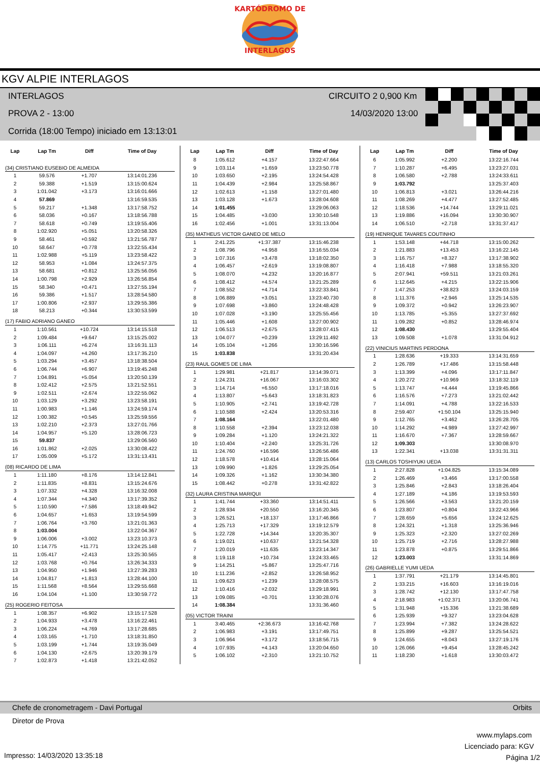KARTÓDROMO DE
INTERLAGOS
KGV ALPIE INTERLAGOS
INTERLAGOS CIRCUITO 2 0,900 Km
PROVA 2 - 13:00 14/03/2020 13:00
Corrida (18:00 Tempo) iniciado em 13:13:01
| Lap | Lap Tm | Diff | Time of Day |
| --- | --- | --- | --- |
| (34) CRISTIANO EUSEBIO DE ALMEIDA | | | |
| 1 | 59.576 | +1.707 | 13:14:01.236 |
| 2 | 59.388 | +1.519 | 13:15:00.624 |
| 3 | 1:01.042 | +3.173 | 13:16:01.666 |
| 4 | 57.869 | | 13:16:59.535 |
| 5 | 59.217 | +1.348 | 13:17:58.752 |
| 6 | 58.036 | +0.167 | 13:18:56.788 |
| 7 | 58.618 | +0.749 | 13:19:55.406 |
| 8 | 1:02.920 | +5.051 | 13:20:58.326 |
| 9 | 58.461 | +0.592 | 13:21:56.787 |
| 10 | 58.647 | +0.778 | 13:22:55.434 |
| 11 | 1:02.988 | +5.119 | 13:23:58.422 |
| 12 | 58.953 | +1.084 | 13:24:57.375 |
| 13 | 58.681 | +0.812 | 13:25:56.056 |
| 14 | 1:00.798 | +2.929 | 13:26:56.854 |
| 15 | 58.340 | +0.471 | 13:27:55.194 |
| 16 | 59.386 | +1.517 | 13:28:54.580 |
| 17 | 1:00.806 | +2.937 | 13:29:55.386 |
| 18 | 58.213 | +0.344 | 13:30:53.599 |
| (17) FABIO ADRIANO GANEO | | | |
| 1 | 1:10.561 | +10.724 | 13:14:15.518 |
| 2 | 1:09.484 | +9.647 | 13:15:25.002 |
| 3 | 1:06.111 | +6.274 | 13:16:31.113 |
| 4 | 1:04.097 | +4.260 | 13:17:35.210 |
| 5 | 1:03.294 | +3.457 | 13:18:38.504 |
| 6 | 1:06.744 | +6.907 | 13:19:45.248 |
| 7 | 1:04.891 | +5.054 | 13:20:50.139 |
| 8 | 1:02.412 | +2.575 | 13:21:52.551 |
| 9 | 1:02.511 | +2.674 | 13:22:55.062 |
| 10 | 1:03.129 | +3.292 | 13:23:58.191 |
| 11 | 1:00.983 | +1.146 | 13:24:59.174 |
| 12 | 1:00.382 | +0.545 | 13:25:59.556 |
| 13 | 1:02.210 | +2.373 | 13:27:01.766 |
| 14 | 1:04.957 | +5.120 | 13:28:06.723 |
| 15 | 59.837 | | 13:29:06.560 |
| 16 | 1:01.862 | +2.025 | 13:30:08.422 |
| 17 | 1:05.009 | +5.172 | 13:31:13.431 |
| (08) RICARDO DE LIMA | | | |
| 1 | 1:11.180 | +8.176 | 13:14:12.841 |
| 2 | 1:11.835 | +8.831 | 13:15:24.676 |
| 3 | 1:07.332 | +4.328 | 13:16:32.008 |
| 4 | 1:07.344 | +4.340 | 13:17:39.352 |
| 5 | 1:10.590 | +7.586 | 13:18:49.942 |
| 6 | 1:04.657 | +1.653 | 13:19:54.599 |
| 7 | 1:06.764 | +3.760 | 13:21:01.363 |
| 8 | 1:03.004 | | 13:22:04.367 |
| 9 | 1:06.006 | +3.002 | 13:23:10.373 |
| 10 | 1:14.775 | +11.771 | 13:24:25.148 |
| 11 | 1:05.417 | +2.413 | 13:25:30.565 |
| 12 | 1:03.768 | +0.764 | 13:26:34.333 |
| 13 | 1:04.950 | +1.946 | 13:27:39.283 |
| 14 | 1:04.817 | +1.813 | 13:28:44.100 |
| 15 | 1:11.568 | +8.564 | 13:29:55.668 |
| 16 | 1:04.104 | +1.100 | 13:30:59.772 |
| (25) ROGERIO FEITOSA | | | |
| 1 | 1:08.357 | +6.902 | 13:15:17.528 |
| 2 | 1:04.933 | +3.478 | 13:16:22.461 |
| 3 | 1:06.224 | +4.769 | 13:17:28.685 |
| 4 | 1:03.165 | +1.710 | 13:18:31.850 |
| 5 | 1:03.199 | +1.744 | 13:19:35.049 |
| 6 | 1:04.130 | +2.675 | 13:20:39.179 |
| 7 | 1:02.873 | +1.418 | 13:21:42.052 |
| Lap | Lap Tm | Diff | Time of Day |
| --- | --- | --- | --- |
| 8 | 1:05.612 | +4.157 | 13:22:47.664 |
| 9 | 1:03.114 | +1.659 | 13:23:50.778 |
| 10 | 1:03.650 | +2.195 | 13:24:54.428 |
| 11 | 1:04.439 | +2.984 | 13:25:58.867 |
| 12 | 1:02.613 | +1.158 | 13:27:01.480 |
| 13 | 1:03.128 | +1.673 | 13:28:04.608 |
| 14 | 1:01.455 | | 13:29:06.063 |
| 15 | 1:04.485 | +3.030 | 13:30:10.548 |
| 16 | 1:02.456 | +1.001 | 13:31:13.004 |
| (35) MATHEUS VICTOR GANEO DE MELO | | | |
| 1 | 2:41.225 | +1:37.387 | 13:15:46.238 |
| 2 | 1:08.796 | +4.958 | 13:16:55.034 |
| 3 | 1:07.316 | +3.478 | 13:18:02.350 |
| 4 | 1:06.457 | +2.619 | 13:19:08.807 |
| 5 | 1:08.070 | +4.232 | 13:20:16.877 |
| 6 | 1:08.412 | +4.574 | 13:21:25.289 |
| 7 | 1:08.552 | +4.714 | 13:22:33.841 |
| 8 | 1:06.889 | +3.051 | 13:23:40.730 |
| 9 | 1:07.698 | +3.860 | 13:24:48.428 |
| 10 | 1:07.028 | +3.190 | 13:25:55.456 |
| 11 | 1:05.446 | +1.608 | 13:27:00.902 |
| 12 | 1:06.513 | +2.675 | 13:28:07.415 |
| 13 | 1:04.077 | +0.239 | 13:29:11.492 |
| 14 | 1:05.104 | +1.266 | 13:30:16.596 |
| 15 | 1:03.838 | | 13:31:20.434 |
| (23) RAUL GOMES DE LIMA | | | |
| 1 | 1:29.981 | +21.817 | 13:14:39.071 |
| 2 | 1:24.231 | +16.067 | 13:16:03.302 |
| 3 | 1:14.714 | +6.550 | 13:17:18.016 |
| 4 | 1:13.807 | +5.643 | 13:18:31.823 |
| 5 | 1:10.905 | +2.741 | 13:19:42.728 |
| 6 | 1:10.588 | +2.424 | 13:20:53.316 |
| 7 | 1:08.164 | | 13:22:01.480 |
| 8 | 1:10.558 | +2.394 | 13:23:12.038 |
| 9 | 1:09.284 | +1.120 | 13:24:21.322 |
| 10 | 1:10.404 | +2.240 | 13:25:31.726 |
| 11 | 1:24.760 | +16.596 | 13:26:56.486 |
| 12 | 1:18.578 | +10.414 | 13:28:15.064 |
| 13 | 1:09.990 | +1.826 | 13:29:25.054 |
| 14 | 1:09.326 | +1.162 | 13:30:34.380 |
| 15 | 1:08.442 | +0.278 | 13:31:42.822 |
| (32) LAURA CRISTINA MARIQUI | | | |
| 1 | 1:41.744 | +33.360 | 13:14:51.411 |
| 2 | 1:28.934 | +20.550 | 13:16:20.345 |
| 3 | 1:26.521 | +18.137 | 13:17:46.866 |
| 4 | 1:25.713 | +17.329 | 13:19:12.579 |
| 5 | 1:22.728 | +14.344 | 13:20:35.307 |
| 6 | 1:19.021 | +10.637 | 13:21:54.328 |
| 7 | 1:20.019 | +11.635 | 13:23:14.347 |
| 8 | 1:19.118 | +10.734 | 13:24:33.465 |
| 9 | 1:14.251 | +5.867 | 13:25:47.716 |
| 10 | 1:11.236 | +2.852 | 13:26:58.952 |
| 11 | 1:09.623 | +1.239 | 13:28:08.575 |
| 12 | 1:10.416 | +2.032 | 13:29:18.991 |
| 13 | 1:09.085 | +0.701 | 13:30:28.076 |
| 14 | 1:08.384 | | 13:31:36.460 |
| (05) VICTOR TRAINI | | | |
| 1 | 3:40.465 | +2:36.673 | 13:16:42.768 |
| 2 | 1:06.983 | +3.191 | 13:17:49.751 |
| 3 | 1:06.964 | +3.172 | 13:18:56.715 |
| 4 | 1:07.935 | +4.143 | 13:20:04.650 |
| 5 | 1:06.102 | +2.310 | 13:21:10.752 |
| Lap | Lap Tm | Diff | Time of Day |
| --- | --- | --- | --- |
| 6 | 1:05.992 | +2.200 | 13:22:16.744 |
| 7 | 1:10.287 | +6.495 | 13:23:27.031 |
| 8 | 1:06.580 | +2.788 | 13:24:33.611 |
| 9 | 1:03.792 | | 13:25:37.403 |
| 10 | 1:06.813 | +3.021 | 13:26:44.216 |
| 11 | 1:08.269 | +4.477 | 13:27:52.485 |
| 12 | 1:18.536 | +14.744 | 13:29:11.021 |
| 13 | 1:19.886 | +16.094 | 13:30:30.907 |
| 14 | 1:06.510 | +2.718 | 13:31:37.417 |
| (19) HENRIQUE TAVARES COUTINHO | | | |
| 1 | 1:53.148 | +44.718 | 13:15:00.262 |
| 2 | 1:21.883 | +13.453 | 13:16:22.145 |
| 3 | 1:16.757 | +8.327 | 13:17:38.902 |
| 4 | 1:16.418 | +7.988 | 13:18:55.320 |
| 5 | 2:07.941 | +59.511 | 13:21:03.261 |
| 6 | 1:12.645 | +4.215 | 13:22:15.906 |
| 7 | 1:47.253 | +38.823 | 13:24:03.159 |
| 8 | 1:11.376 | +2.946 | 13:25:14.535 |
| 9 | 1:09.372 | +0.942 | 13:26:23.907 |
| 10 | 1:13.785 | +5.355 | 13:27:37.692 |
| 11 | 1:09.282 | +0.852 | 13:28:46.974 |
| 12 | 1:08.430 | | 13:29:55.404 |
| 13 | 1:09.508 | +1.078 | 13:31:04.912 |
| (22) VINICIUS MARTINS PERDONA | | | |
| 1 | 1:28.636 | +19.333 | 13:14:31.659 |
| 2 | 1:26.789 | +17.486 | 13:15:58.448 |
| 3 | 1:13.399 | +4.096 | 13:17:11.847 |
| 4 | 1:20.272 | +10.969 | 13:18:32.119 |
| 5 | 1:13.747 | +4.444 | 13:19:45.866 |
| 6 | 1:16.576 | +7.273 | 13:21:02.442 |
| 7 | 1:14.091 | +4.788 | 13:22:16.533 |
| 8 | 2:59.407 | +1:50.104 | 13:25:15.940 |
| 9 | 1:12.765 | +3.462 | 13:26:28.705 |
| 10 | 1:14.292 | +4.989 | 13:27:42.997 |
| 11 | 1:16.670 | +7.367 | 13:28:59.667 |
| 12 | 1:09.303 | | 13:30:08.970 |
| 13 | 1:22.341 | +13.038 | 13:31:31.311 |
| (13) CARLOS TOSHIYUKI UEDA | | | |
| 1 | 2:27.828 | +1:04.825 | 13:15:34.089 |
| 2 | 1:26.469 | +3.466 | 13:17:00.558 |
| 3 | 1:25.846 | +2.843 | 13:18:26.404 |
| 4 | 1:27.189 | +4.186 | 13:19:53.593 |
| 5 | 1:26.566 | +3.563 | 13:21:20.159 |
| 6 | 1:23.807 | +0.804 | 13:22:43.966 |
| 7 | 1:28.659 | +5.656 | 13:24:12.625 |
| 8 | 1:24.321 | +1.318 | 13:25:36.946 |
| 9 | 1:25.323 | +2.320 | 13:27:02.269 |
| 10 | 1:25.719 | +2.716 | 13:28:27.988 |
| 11 | 1:23.878 | +0.875 | 13:29:51.866 |
| 12 | 1:23.003 | | 13:31:14.869 |
| (26) GABRIELLE YUMI UEDA | | | |
| 1 | 1:37.791 | +21.179 | 13:14:45.801 |
| 2 | 1:33.215 | +16.603 | 13:16:19.016 |
| 3 | 1:28.742 | +12.130 | 13:17:47.758 |
| 4 | 2:18.983 | +1:02.371 | 13:20:06.741 |
| 5 | 1:31.948 | +15.336 | 13:21:38.689 |
| 6 | 1:25.939 | +9.327 | 13:23:04.628 |
| 7 | 1:23.994 | +7.382 | 13:24:28.622 |
| 8 | 1:25.899 | +9.287 | 13:25:54.521 |
| 9 | 1:24.655 | +8.043 | 13:27:19.176 |
| 10 | 1:26.066 | +9.454 | 13:28:45.242 |
| 11 | 1:18.230 | +1.618 | 13:30:03.472 |
Chefe de cronometragem - Davi Portugal Orbits
Diretor de Prova
www.mylaps.com
Licenciado para: KGV
Impresso: 14/03/2020 13:35:18 Página 1/2